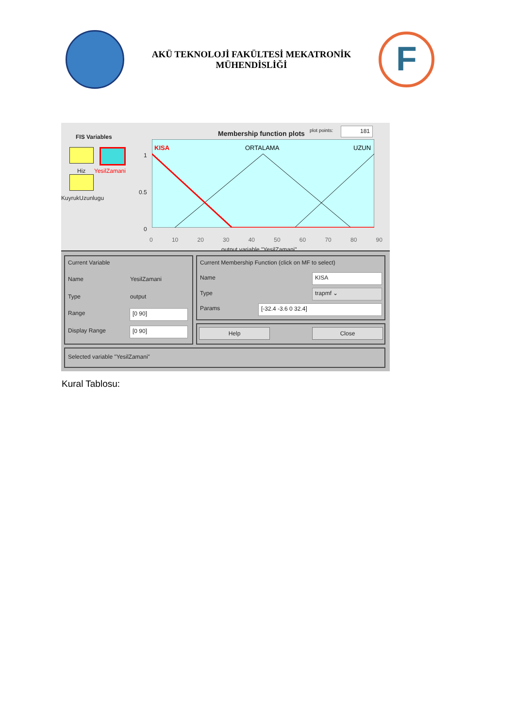AKÜ TEKNOLOJİ FAKÜLTESİ MEKATRONİK
MÜHENDİSLİĞİ
F
FIS Variables
Hiz YesilZamani
KuyrukUzunlugu
Membership function plots plot points: 181
KISA
ORTALAMA
UZUN
1
0.5
0
0 10 20 30 40 50 60 70 80 90
output variable "YesilZamani"
Current Variable
Name YesilZamani
Type output
Range [0 90]
Display Range [0 90]
Current Membership Function (click on MF to select)
Name KISA
Type trapmf ⌄
Params [-32.4 -3.6 0 32.4]
Help Close
Selected variable "YesilZamani"
Kural Tablosu: